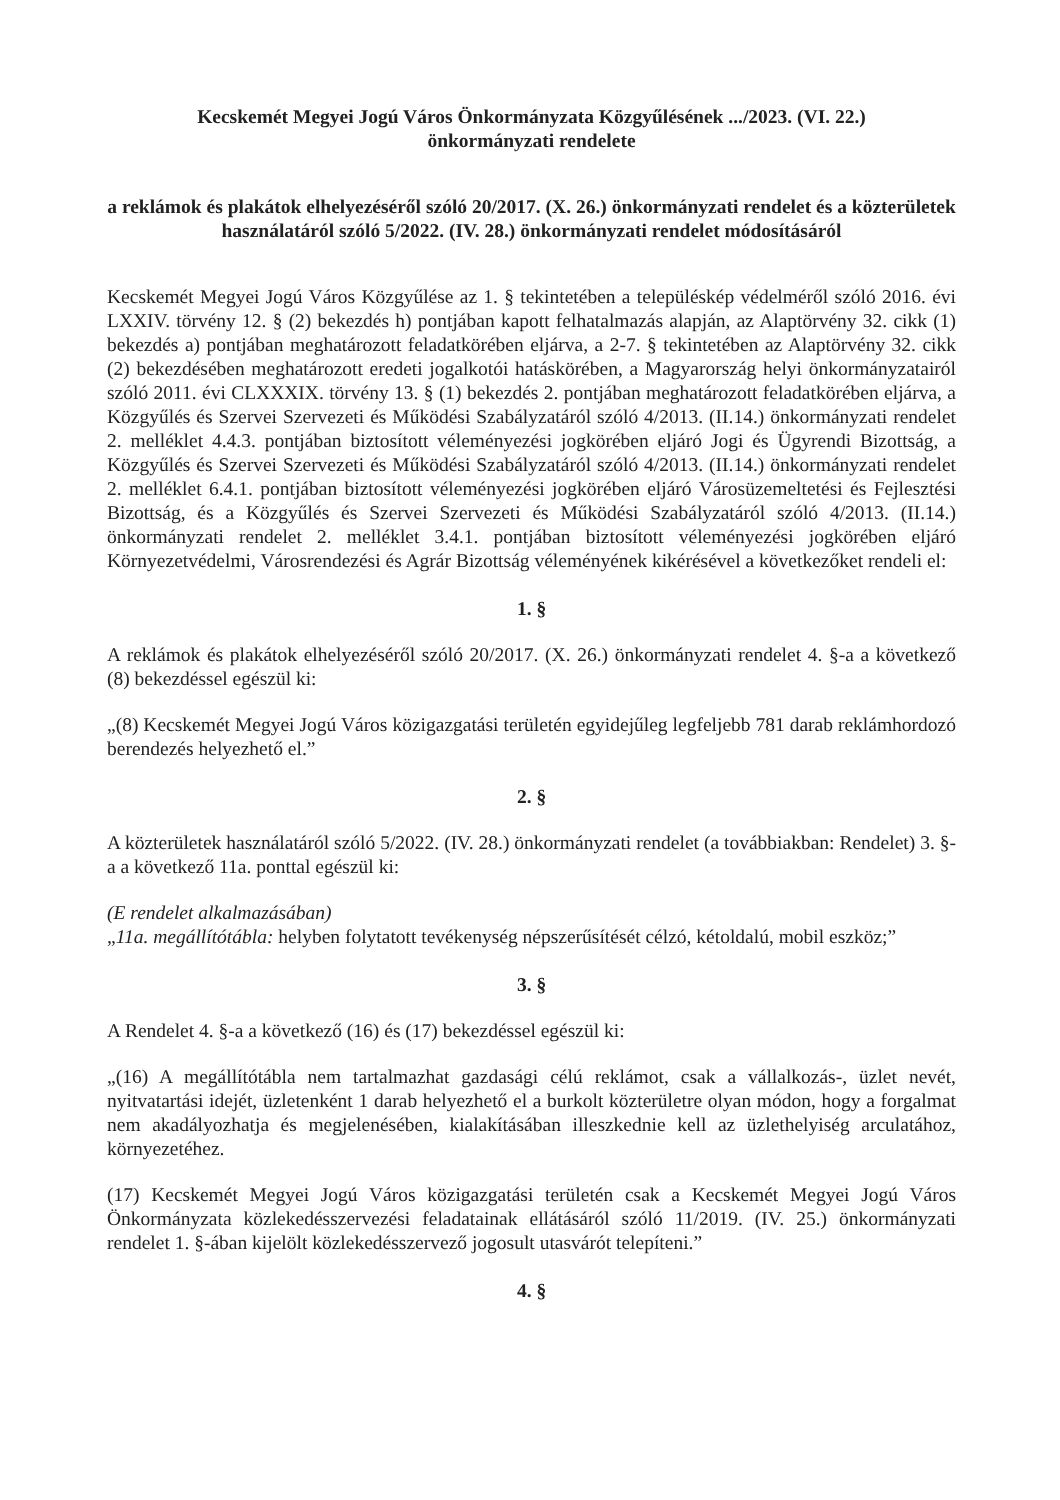Kecskemét Megyei Jogú Város Önkormányzata Közgyűlésének .../2023. (VI. 22.)
önkormányzati rendelete
a reklámok és plakátok elhelyezéséről szóló 20/2017. (X. 26.) önkormányzati rendelet és a közterületek használatáról szóló 5/2022. (IV. 28.) önkormányzati rendelet módosításáról
Kecskemét Megyei Jogú Város Közgyűlése az 1. § tekintetében a településkép védelméről szóló 2016. évi LXXIV. törvény 12. § (2) bekezdés h) pontjában kapott felhatalmazás alapján, az Alaptörvény 32. cikk (1) bekezdés a) pontjában meghatározott feladatkörében eljárva, a 2-7. § tekintetében az Alaptörvény 32. cikk (2) bekezdésében meghatározott eredeti jogalkotói hatáskörében, a Magyarország helyi önkormányzatairól szóló 2011. évi CLXXXIX. törvény 13. § (1) bekezdés 2. pontjában meghatározott feladatkörében eljárva, a Közgyűlés és Szervei Szervezeti és Működési Szabályzatáról szóló 4/2013. (II.14.) önkormányzati rendelet 2. melléklet 4.4.3. pontjában biztosított véleményezési jogkörében eljáró Jogi és Ügyrendi Bizottság, a Közgyűlés és Szervei Szervezeti és Működési Szabályzatáról szóló 4/2013. (II.14.) önkormányzati rendelet 2. melléklet 6.4.1. pontjában biztosított véleményezési jogkörében eljáró Városüzemeltetési és Fejlesztési Bizottság, és a Közgyűlés és Szervei Szervezeti és Működési Szabályzatáról szóló 4/2013. (II.14.) önkormányzati rendelet 2. melléklet 3.4.1. pontjában biztosított véleményezési jogkörében eljáró Környezetvédelmi, Városrendezési és Agrár Bizottság véleményének kikérésével a következőket rendeli el:
1. §
A reklámok és plakátok elhelyezéséről szóló 20/2017. (X. 26.) önkormányzati rendelet 4. §-a a következő (8) bekezdéssel egészül ki:
„(8) Kecskemét Megyei Jogú Város közigazgatási területén egyidejűleg legfeljebb 781 darab reklámhordozó berendezés helyezhető el.”
2. §
A közterületek használatáról szóló 5/2022. (IV. 28.) önkormányzati rendelet (a továbbiakban: Rendelet) 3. §-a a következő 11a. ponttal egészül ki:
(E rendelet alkalmazásában)
„11a. megállítótábla: helyben folytatott tevékenység népszerűsítését célzó, kétoldalú, mobil eszköz;”
3. §
A Rendelet 4. §-a a következő (16) és (17) bekezdéssel egészül ki:
„(16) A megállítótábla nem tartalmazhat gazdasági célú reklámot, csak a vállalkozás-, üzlet nevét, nyitvatartási idejét, üzletenként 1 darab helyezhető el a burkolt közterületre olyan módon, hogy a forgalmat nem akadályozhatja és megjelenésében, kialakításában illeszkednie kell az üzlethelyiség arculatához, környezetéhez.
(17) Kecskemét Megyei Jogú Város közigazgatási területén csak a Kecskemét Megyei Jogú Város Önkormányzata közlekedésszervezési feladatainak ellátásáról szóló 11/2019. (IV. 25.) önkormányzati rendelet 1. §-ában kijelölt közlekedésszervező jogosult utasvárót telepíteni.”
4. §